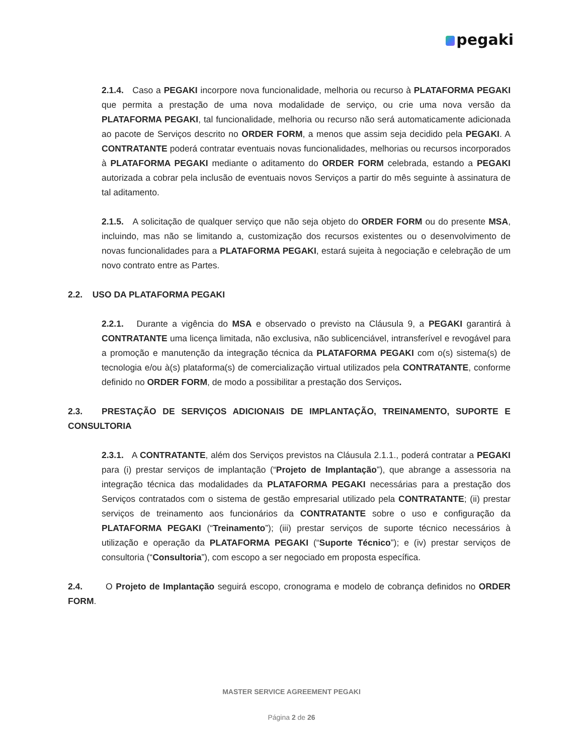pegaki
2.1.4. Caso a PEGAKI incorpore nova funcionalidade, melhoria ou recurso à PLATAFORMA PEGAKI que permita a prestação de uma nova modalidade de serviço, ou crie uma nova versão da PLATAFORMA PEGAKI, tal funcionalidade, melhoria ou recurso não será automaticamente adicionada ao pacote de Serviços descrito no ORDER FORM, a menos que assim seja decidido pela PEGAKI. A CONTRATANTE poderá contratar eventuais novas funcionalidades, melhorias ou recursos incorporados à PLATAFORMA PEGAKI mediante o aditamento do ORDER FORM celebrada, estando a PEGAKI autorizada a cobrar pela inclusão de eventuais novos Serviços a partir do mês seguinte à assinatura de tal aditamento.
2.1.5. A solicitação de qualquer serviço que não seja objeto do ORDER FORM ou do presente MSA, incluindo, mas não se limitando a, customização dos recursos existentes ou o desenvolvimento de novas funcionalidades para a PLATAFORMA PEGAKI, estará sujeita à negociação e celebração de um novo contrato entre as Partes.
2.2. USO DA PLATAFORMA PEGAKI
2.2.1. Durante a vigência do MSA e observado o previsto na Cláusula 9, a PEGAKI garantirá à CONTRATANTE uma licença limitada, não exclusiva, não sublicenciável, intransferível e revogável para a promoção e manutenção da integração técnica da PLATAFORMA PEGAKI com o(s) sistema(s) de tecnologia e/ou à(s) plataforma(s) de comercialização virtual utilizados pela CONTRATANTE, conforme definido no ORDER FORM, de modo a possibilitar a prestação dos Serviços.
2.3. PRESTAÇÃO DE SERVIÇOS ADICIONAIS DE IMPLANTAÇÃO, TREINAMENTO, SUPORTE E CONSULTORIA
2.3.1. A CONTRATANTE, além dos Serviços previstos na Cláusula 2.1.1., poderá contratar a PEGAKI para (i) prestar serviços de implantação (“Projeto de Implantação”), que abrange a assessoria na integração técnica das modalidades da PLATAFORMA PEGAKI necessárias para a prestação dos Serviços contratados com o sistema de gestão empresarial utilizado pela CONTRATANTE; (ii) prestar serviços de treinamento aos funcionários da CONTRATANTE sobre o uso e configuração da PLATAFORMA PEGAKI (“Treinamento”); (iii) prestar serviços de suporte técnico necessários à utilização e operação da PLATAFORMA PEGAKI (“Suporte Técnico”); e (iv) prestar serviços de consultoria (“Consultoria”), com escopo a ser negociado em proposta específica.
2.4. O Projeto de Implantação seguirá escopo, cronograma e modelo de cobrança definidos no ORDER FORM.
MASTER SERVICE AGREEMENT PEGAKI
Página 2 de 26